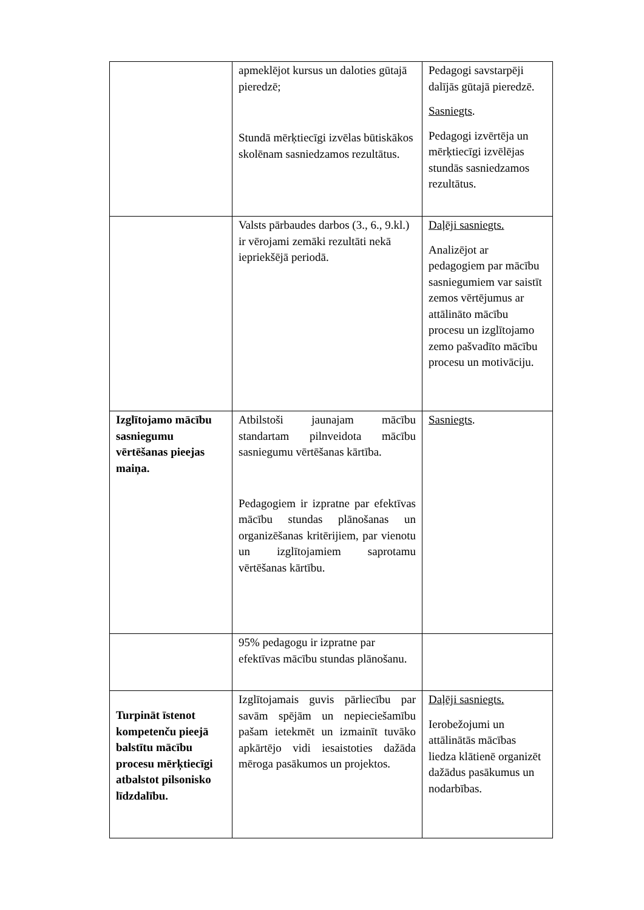| | apmeklējot kursus un daloties gūtajā pieredzē; Stundā mērķtiecīgi izvēlas būtiskākos skolēnam sasniedzamos rezultātus. | Pedagogi savstarpēji dalījās gūtajā pieredzē. Sasniegts . Pedagogi izvērtēja un mērķtiecīgi izvēlējas stundās sasniedzamos rezultātus. |
| | Valsts pārbaudes darbos (3., 6., 9.kl.) ir vērojami zemāki rezultāti nekā iepriekšējā periodā. | Daļēji sasniegts. Analizējot ar pedagogiem par mācību sasniegumiem var saistīt zemos vērtējumus ar attālināto mācību procesu un izglītojamo zemo pašvadīto mācību procesu un motivāciju. |
| Izglītojamo mācību sasniegumu vērtēšanas pieejas maiņa. | Atbilstoši jaunajam mācību standartam pilnveidota mācību sasniegumu vērtēšanas kārtība. Pedagogiem ir izpratne par efektīvas mācību stundas plānošanas un organizēšanas kritērijiem, par vienotu un izglītojamiem saprotamu vērtēšanas kārtību. | Sasniegts . |
| | 95% pedagogu ir izpratne par efektīvas mācību stundas plānošanu. | |
| Turpināt īstenot kompetenču pieejā balstītu mācību procesu mērķtiecīgi atbalstot pilsonisko līdzdalību. | Izglītojamais guvis pārliecību par savām spējām un nepieciešamību pašam ietekmēt un izmainīt tuvāko apkārtējo vidi iesaistoties dažāda mēroga pasākumos un projektos. | Daļēji sasniegts. Ierobežojumi un attālinātās mācības liedza klātienē organizēt dažādus pasākumus un nodarbības. |